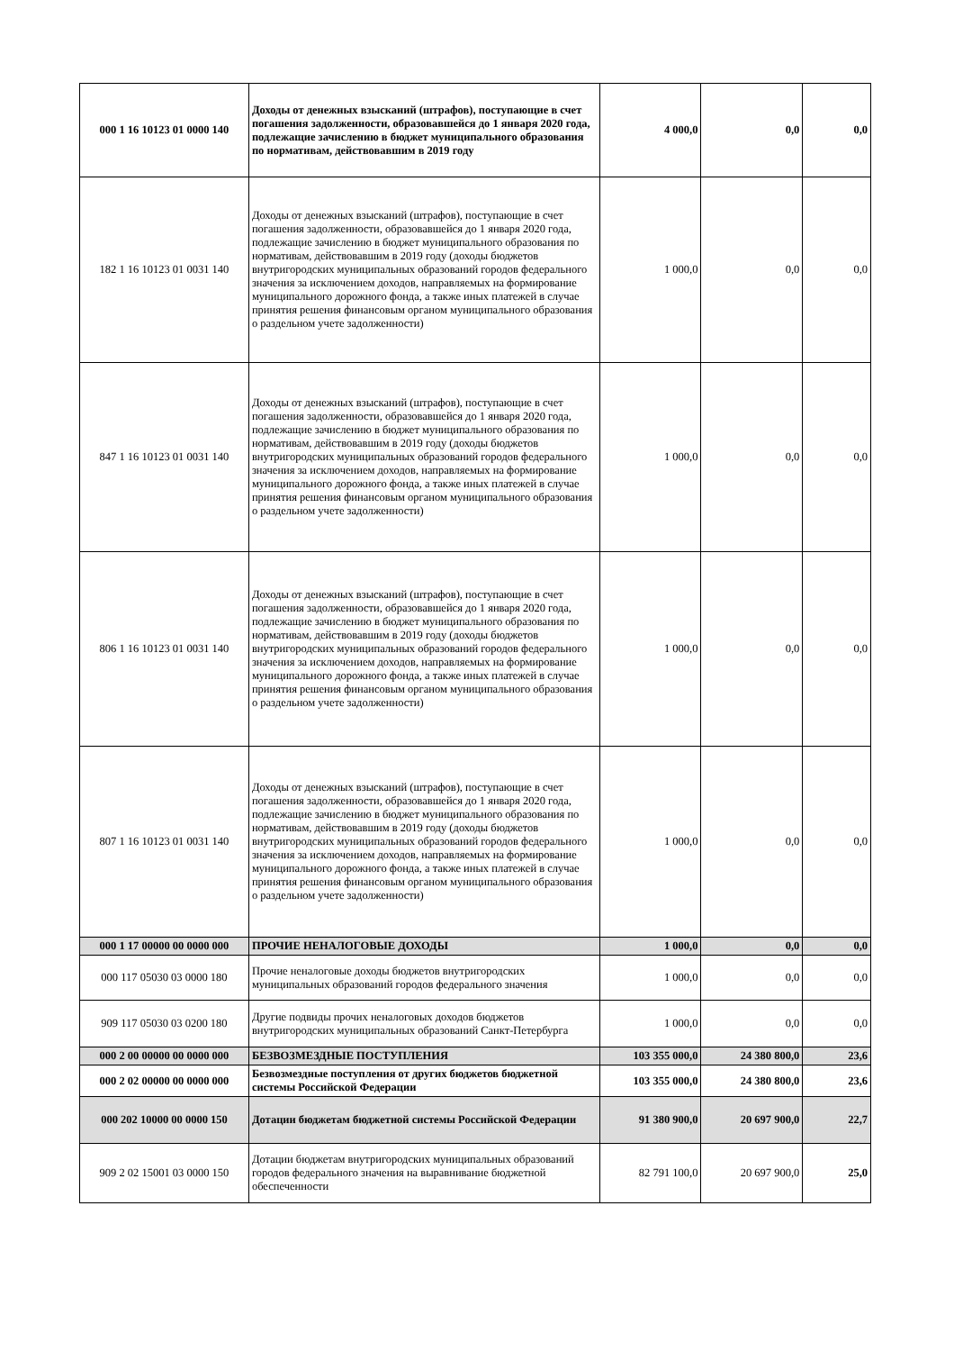| 000 1 16 10123 01 0000 140 | Доходы от денежных взысканий (штрафов), поступающие в счет погашения задолженности, образовавшейся до 1 января 2020 года, подлежащие зачислению в бюджет муниципального образования по нормативам, действовавшим в 2019 году | 4 000,0 | 0,0 | 0,0 |
| 182 1 16 10123 01 0031 140 | Доходы от денежных взысканий (штрафов), поступающие в счет погашения задолженности, образовавшейся до 1 января 2020 года, подлежащие зачислению в бюджет муниципального образования по нормативам, действовавшим в 2019 году (доходы бюджетов внутригородских муниципальных образований городов федерального значения за исключением доходов, направляемых на формирование муниципального дорожного фонда, а также иных платежей в случае принятия решения финансовым органом муниципального образования о раздельном учете задолженности) | 1 000,0 | 0,0 | 0,0 |
| 847 1 16 10123 01 0031 140 | Доходы от денежных взысканий (штрафов), поступающие в счет погашения задолженности, образовавшейся до 1 января 2020 года, подлежащие зачислению в бюджет муниципального образования по нормативам, действовавшим в 2019 году (доходы бюджетов внутригородских муниципальных образований городов федерального значения за исключением доходов, направляемых на формирование муниципального дорожного фонда, а также иных платежей в случае принятия решения финансовым органом муниципального образования о раздельном учете задолженности) | 1 000,0 | 0,0 | 0,0 |
| 806 1 16 10123 01 0031 140 | Доходы от денежных взысканий (штрафов), поступающие в счет погашения задолженности, образовавшейся до 1 января 2020 года, подлежащие зачислению в бюджет муниципального образования по нормативам, действовавшим в 2019 году (доходы бюджетов внутригородских муниципальных образований городов федерального значения за исключением доходов, направляемых на формирование муниципального дорожного фонда, а также иных платежей в случае принятия решения финансовым органом муниципального образования о раздельном учете задолженности) | 1 000,0 | 0,0 | 0,0 |
| 807 1 16 10123 01 0031 140 | Доходы от денежных взысканий (штрафов), поступающие в счет погашения задолженности, образовавшейся до 1 января 2020 года, подлежащие зачислению в бюджет муниципального образования по нормативам, действовавшим в 2019 году (доходы бюджетов внутригородских муниципальных образований городов федерального значения за исключением доходов, направляемых на формирование муниципального дорожного фонда, а также иных платежей в случае принятия решения финансовым органом муниципального образования о раздельном учете задолженности) | 1 000,0 | 0,0 | 0,0 |
| 000 1 17 00000 00 0000 000 | ПРОЧИЕ НЕНАЛОГОВЫЕ ДОХОДЫ | 1 000,0 | 0,0 | 0,0 |
| 000 117 05030 03 0000 180 | Прочие неналоговые доходы бюджетов внутригородских муниципальных образований городов федерального значения | 1 000,0 | 0,0 | 0,0 |
| 909 117 05030 03 0200 180 | Другие подвиды прочих неналоговых доходов бюджетов внутригородских муниципальных образований Санкт-Петербурга | 1 000,0 | 0,0 | 0,0 |
| 000 2 00 00000 00 0000 000 | БЕЗВОЗМЕЗДНЫЕ ПОСТУПЛЕНИЯ | 103 355 000,0 | 24 380 800,0 | 23,6 |
| 000 2 02 00000 00 0000 000 | Безвозмездные поступления от других бюджетов бюджетной системы Российской Федерации | 103 355 000,0 | 24 380 800,0 | 23,6 |
| 000 202 10000 00 0000 150 | Дотации бюджетам бюджетной системы Российской Федерации | 91 380 900,0 | 20 697 900,0 | 22,7 |
| 909 2 02 15001 03 0000 150 | Дотации бюджетам внутригородских муниципальных образований городов федерального значения на выравнивание бюджетной обеспеченности | 82 791 100,0 | 20 697 900,0 | 25,0 |